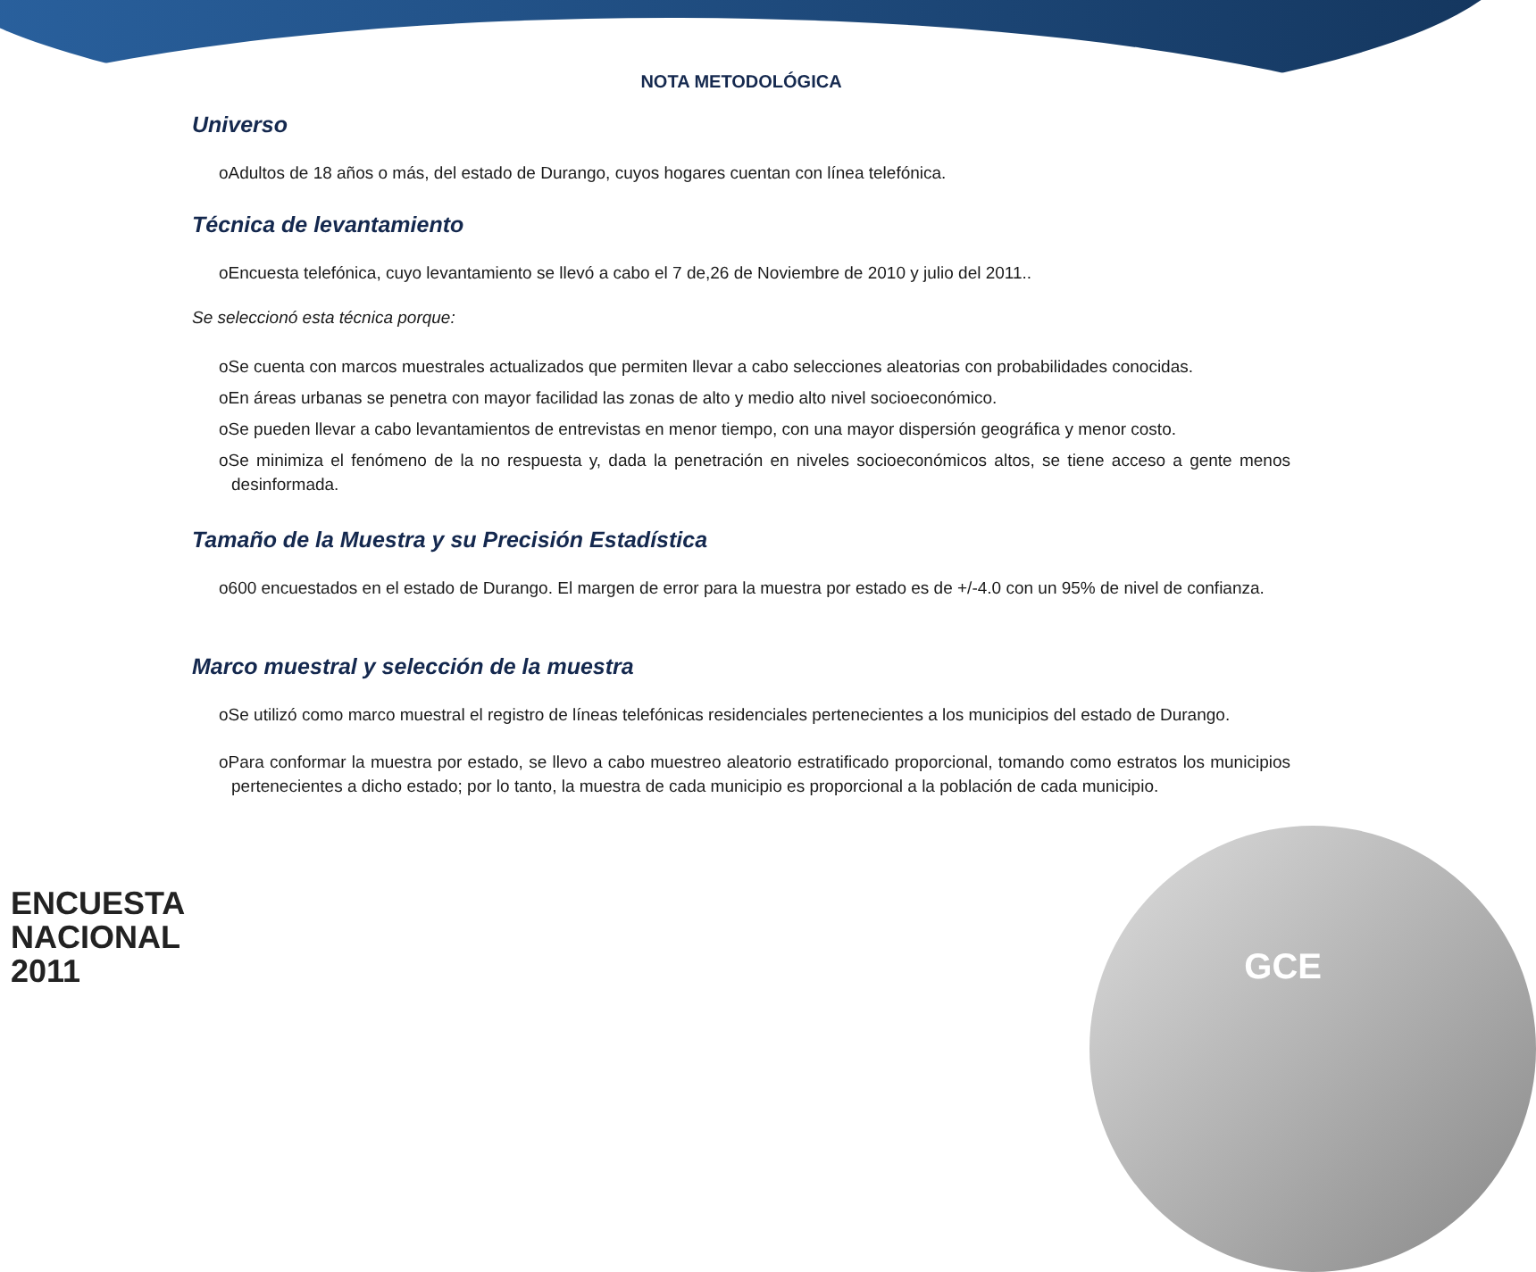NOTA METODOLÓGICA
Universo
oAdultos de 18 años o más, del estado de Durango, cuyos hogares cuentan con línea telefónica.
Técnica de levantamiento
oEncuesta telefónica, cuyo levantamiento se llevó a cabo el 7 de,26 de Noviembre de 2010 y julio del 2011..
Se seleccionó esta técnica porque:
oSe cuenta con marcos muestrales actualizados que permiten llevar a cabo selecciones aleatorias con probabilidades conocidas.
oEn áreas urbanas se penetra con mayor facilidad las zonas de alto y medio alto nivel socioeconómico.
oSe pueden llevar a cabo levantamientos de entrevistas en menor tiempo, con una mayor dispersión geográfica y menor costo.
oSe minimiza el fenómeno de la no respuesta y, dada la penetración en niveles socioeconómicos altos, se tiene acceso a gente menos desinformada.
Tamaño de la Muestra y su Precisión Estadística
o600 encuestados en el estado de Durango. El margen de error para la muestra por estado es de +/-4.0 con un 95% de nivel de confianza.
Marco muestral y selección de la muestra
oSe utilizó como marco muestral el registro de líneas telefónicas residenciales pertenecientes a los municipios del estado de Durango.
oPara conformar la muestra por estado, se llevo a cabo muestreo aleatorio estratificado proporcional, tomando como estratos los municipios pertenecientes a dicho estado; por lo tanto, la muestra de cada municipio es proporcional a la población de cada municipio.
ENCUESTA
NACIONAL
2011
GCE